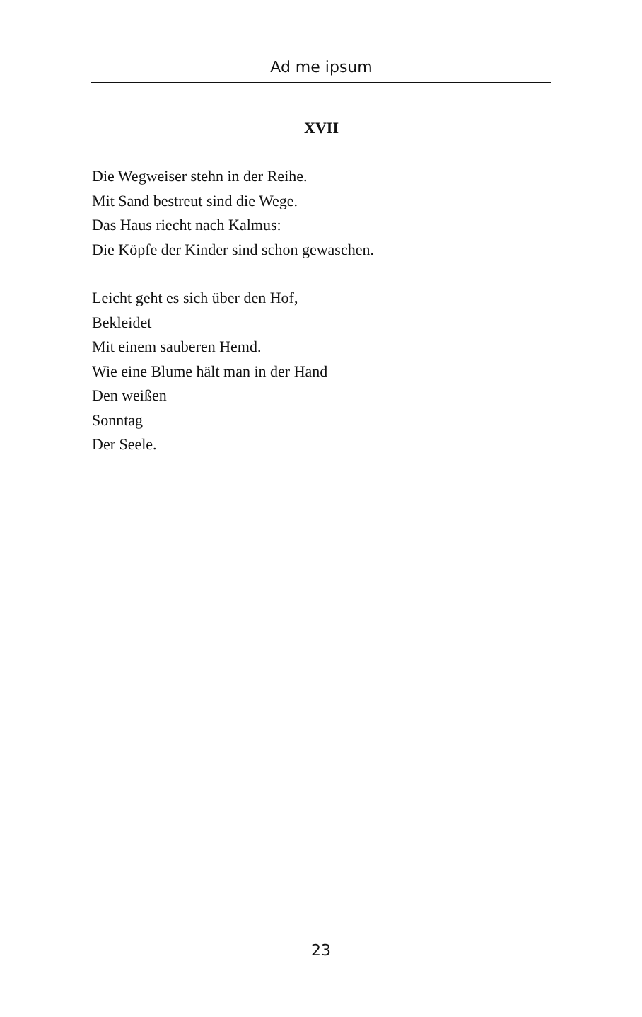Ad me ipsum
XVII
Die Wegweiser stehn in der Reihe.
Mit Sand bestreut sind die Wege.
Das Haus riecht nach Kalmus:
Die Köpfe der Kinder sind schon gewaschen.
Leicht geht es sich über den Hof,
Bekleidet
Mit einem sauberen Hemd.
Wie eine Blume hält man in der Hand
Den weißen
Sonntag
Der Seele.
23